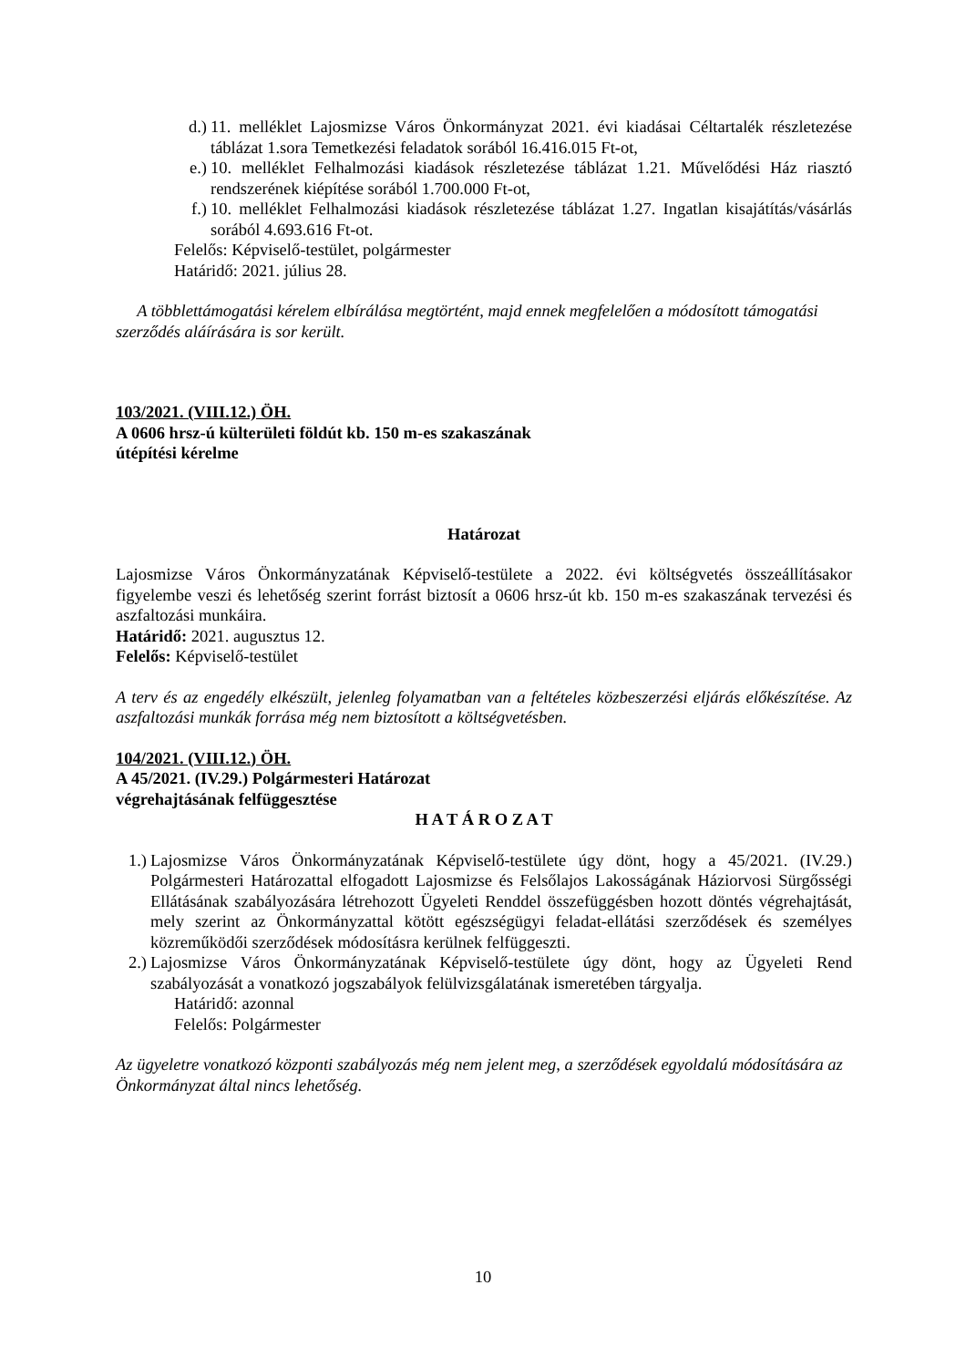d.) 11. melléklet Lajosmizse Város Önkormányzat 2021. évi kiadásai Céltartalék részletezése táblázat 1.sora Temetkezési feladatok sorából 16.416.015 Ft-ot,
e.) 10. melléklet Felhalmozási kiadások részletezése táblázat 1.21. Művelődési Ház riasztó rendszerének kiépítése sorából 1.700.000 Ft-ot,
f.) 10. melléklet Felhalmozási kiadások részletezése táblázat 1.27. Ingatlan kisajátítás/vásárlás sorából 4.693.616 Ft-ot.
Felelős: Képviselő-testület, polgármester
Határidő: 2021. július 28.
A többlettámogatási kérelem elbírálása megtörtént, majd ennek megfelelően a módosított támogatási szerződés aláírására is sor került.
103/2021. (VIII.12.) ÖH.
A 0606 hrsz-ú külterületi földút kb. 150 m-es szakaszának
útépítési kérelme
Határozat
Lajosmizse Város Önkormányzatának Képviselő-testülete a 2022. évi költségvetés összeállításakor figyelembe veszi és lehetőség szerint forrást biztosít a 0606 hrsz-út kb. 150 m-es szakaszának tervezési és aszfaltozási munkáira.
Határidő: 2021. augusztus 12.
Felelős: Képviselő-testület
A terv és az engedély elkészült, jelenleg folyamatban van a feltételes közbeszerzési eljárás előkészítése. Az aszfaltozási munkák forrása még nem biztosított a költségvetésben.
104/2021. (VIII.12.) ÖH.
A 45/2021. (IV.29.) Polgármesteri Határozat
végrehajtásának felfüggesztése
H A T Á R O Z A T
1.) Lajosmizse Város Önkormányzatának Képviselő-testülete úgy dönt, hogy a 45/2021. (IV.29.) Polgármesteri Határozattal elfogadott Lajosmizse és Felsőlajos Lakosságának Háziorvosi Sürgősségi Ellátásának szabályozására létrehozott Ügyeleti Renddel összefüggésben hozott döntés végrehajtását, mely szerint az Önkormányzattal kötött egészségügyi feladat-ellátási szerződések és személyes közreműködői szerződések módosításra kerülnek felfüggeszti.
2.) Lajosmizse Város Önkormányzatának Képviselő-testülete úgy dönt, hogy az Ügyeleti Rend szabályozását a vonatkozó jogszabályok felülvizsgálatának ismeretében tárgyalja.
Határidő: azonnal
Felelős: Polgármester
Az ügyeletre vonatkozó központi szabályozás még nem jelent meg, a szerződések egyoldalú módosítására az Önkormányzat által nincs lehetőség.
10